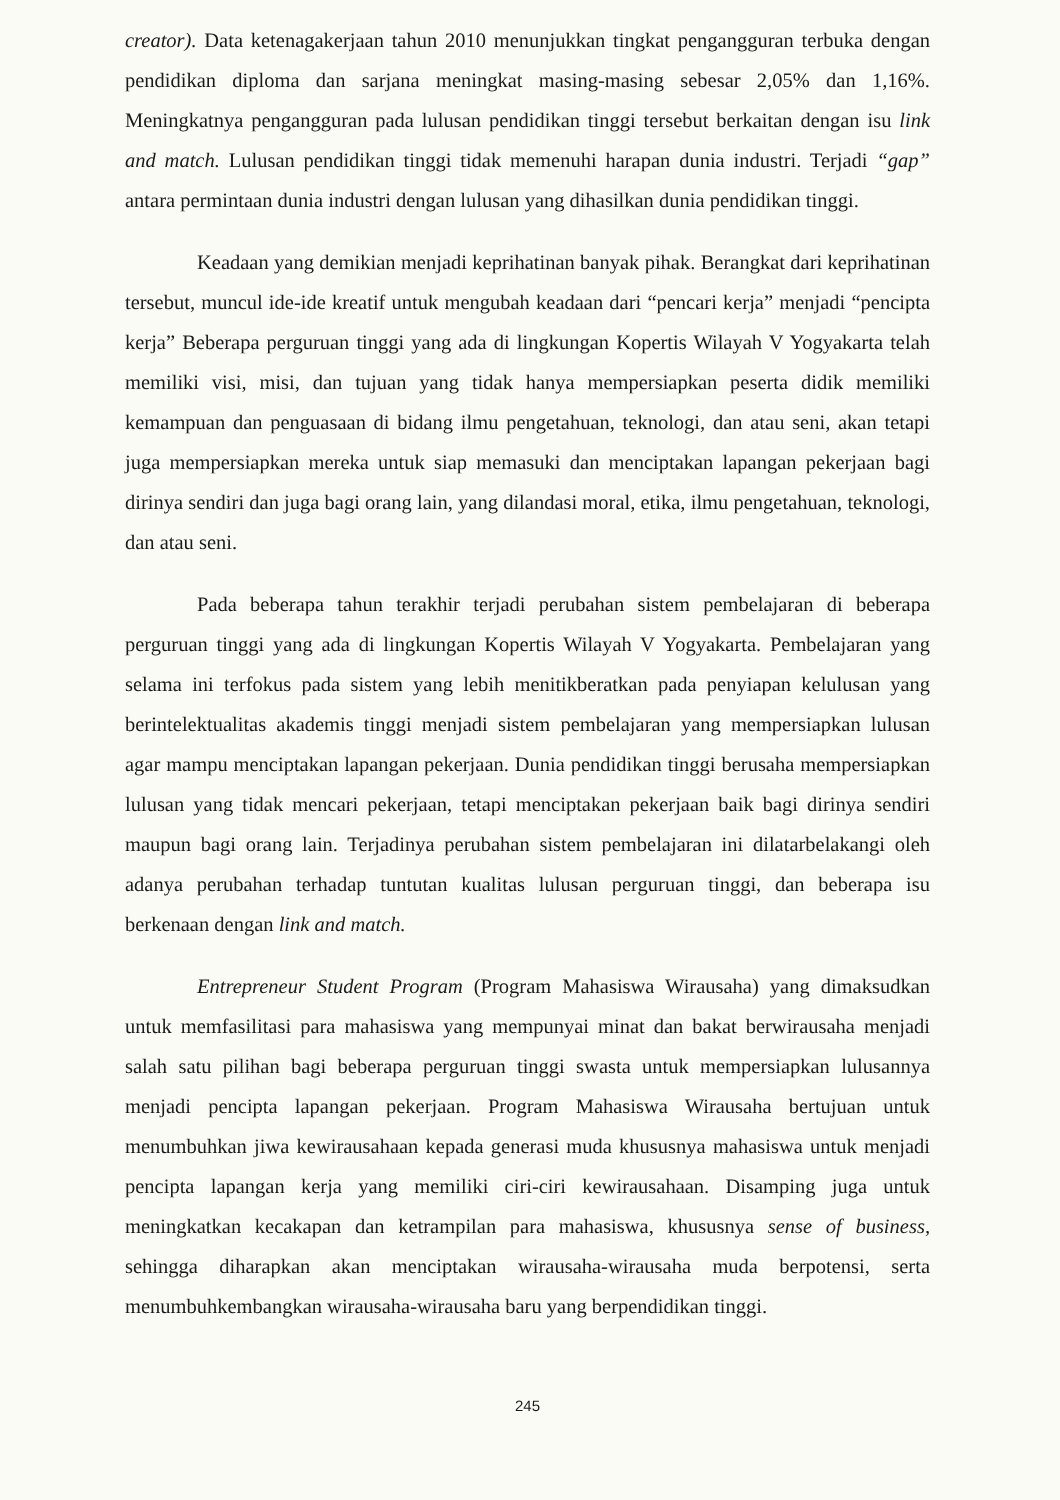creator). Data ketenagakerjaan tahun 2010 menunjukkan tingkat pengangguran terbuka dengan pendidikan diploma dan sarjana meningkat masing-masing sebesar 2,05% dan 1,16%. Meningkatnya pengangguran pada lulusan pendidikan tinggi tersebut berkaitan dengan isu link and match. Lulusan pendidikan tinggi tidak memenuhi harapan dunia industri. Terjadi “gap” antara permintaan dunia industri dengan lulusan yang dihasilkan dunia pendidikan tinggi.
Keadaan yang demikian menjadi keprihatinan banyak pihak. Berangkat dari keprihatinan tersebut, muncul ide-ide kreatif untuk mengubah keadaan dari “pencari kerja” menjadi “pencipta kerja” Beberapa perguruan tinggi yang ada di lingkungan Kopertis Wilayah V Yogyakarta telah memiliki visi, misi, dan tujuan yang tidak hanya mempersiapkan peserta didik memiliki kemampuan dan penguasaan di bidang ilmu pengetahuan, teknologi, dan atau seni, akan tetapi juga mempersiapkan mereka untuk siap memasuki dan menciptakan lapangan pekerjaan bagi dirinya sendiri dan juga bagi orang lain, yang dilandasi moral, etika, ilmu pengetahuan, teknologi, dan atau seni.
Pada beberapa tahun terakhir terjadi perubahan sistem pembelajaran di beberapa perguruan tinggi yang ada di lingkungan Kopertis Wilayah V Yogyakarta. Pembelajaran yang selama ini terfokus pada sistem yang lebih menitikberatkan pada penyiapan kelulusan yang berintelektualitas akademis tinggi menjadi sistem pembelajaran yang mempersiapkan lulusan agar mampu menciptakan lapangan pekerjaan. Dunia pendidikan tinggi berusaha mempersiapkan lulusan yang tidak mencari pekerjaan, tetapi menciptakan pekerjaan baik bagi dirinya sendiri maupun bagi orang lain. Terjadinya perubahan sistem pembelajaran ini dilatarbelakangi oleh adanya perubahan terhadap tuntutan kualitas lulusan perguruan tinggi, dan beberapa isu berkenaan dengan link and match.
Entrepreneur Student Program (Program Mahasiswa Wirausaha) yang dimaksudkan untuk memfasilitasi para mahasiswa yang mempunyai minat dan bakat berwirausaha menjadi salah satu pilihan bagi beberapa perguruan tinggi swasta untuk mempersiapkan lulusannya menjadi pencipta lapangan pekerjaan. Program Mahasiswa Wirausaha bertujuan untuk menumbuhkan jiwa kewirausahaan kepada generasi muda khususnya mahasiswa untuk menjadi pencipta lapangan kerja yang memiliki ciri-ciri kewirausahaan. Disamping juga untuk meningkatkan kecakapan dan ketrampilan para mahasiswa, khususnya sense of business, sehingga diharapkan akan menciptakan wirausaha-wirausaha muda berpotensi, serta menumbuhkembangkan wirausaha-wirausaha baru yang berpendidikan tinggi.
245